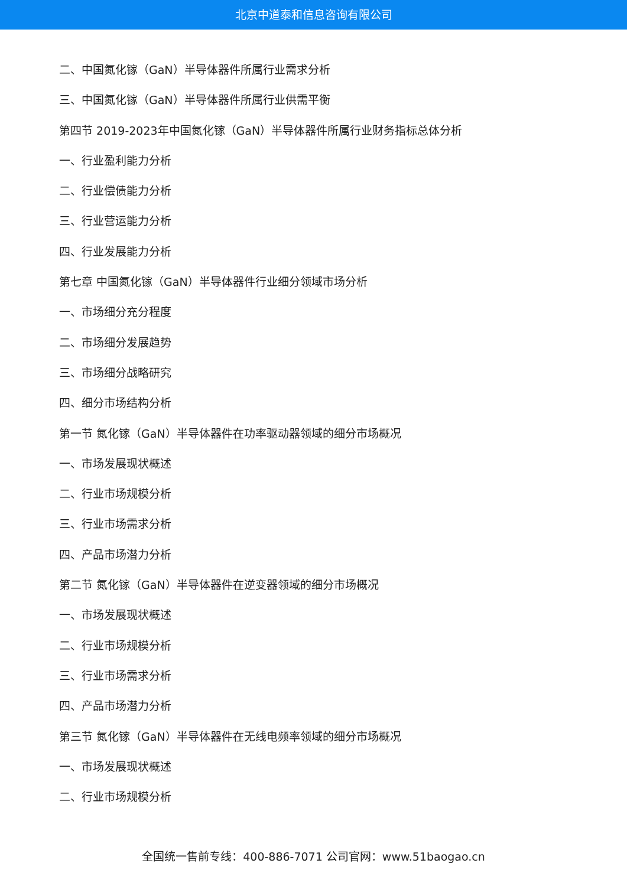北京中道泰和信息咨询有限公司
二、中国氮化镓（GaN）半导体器件所属行业需求分析
三、中国氮化镓（GaN）半导体器件所属行业供需平衡
第四节 2019-2023年中国氮化镓（GaN）半导体器件所属行业财务指标总体分析
一、行业盈利能力分析
二、行业偿债能力分析
三、行业营运能力分析
四、行业发展能力分析
第七章 中国氮化镓（GaN）半导体器件行业细分领域市场分析
一、市场细分充分程度
二、市场细分发展趋势
三、市场细分战略研究
四、细分市场结构分析
第一节 氮化镓（GaN）半导体器件在功率驱动器领域的细分市场概况
一、市场发展现状概述
二、行业市场规模分析
三、行业市场需求分析
四、产品市场潜力分析
第二节 氮化镓（GaN）半导体器件在逆变器领域的细分市场概况
一、市场发展现状概述
二、行业市场规模分析
三、行业市场需求分析
四、产品市场潜力分析
第三节 氮化镓（GaN）半导体器件在无线电频率领域的细分市场概况
一、市场发展现状概述
二、行业市场规模分析
全国统一售前专线：400-886-7071 公司官网：www.51baogao.cn